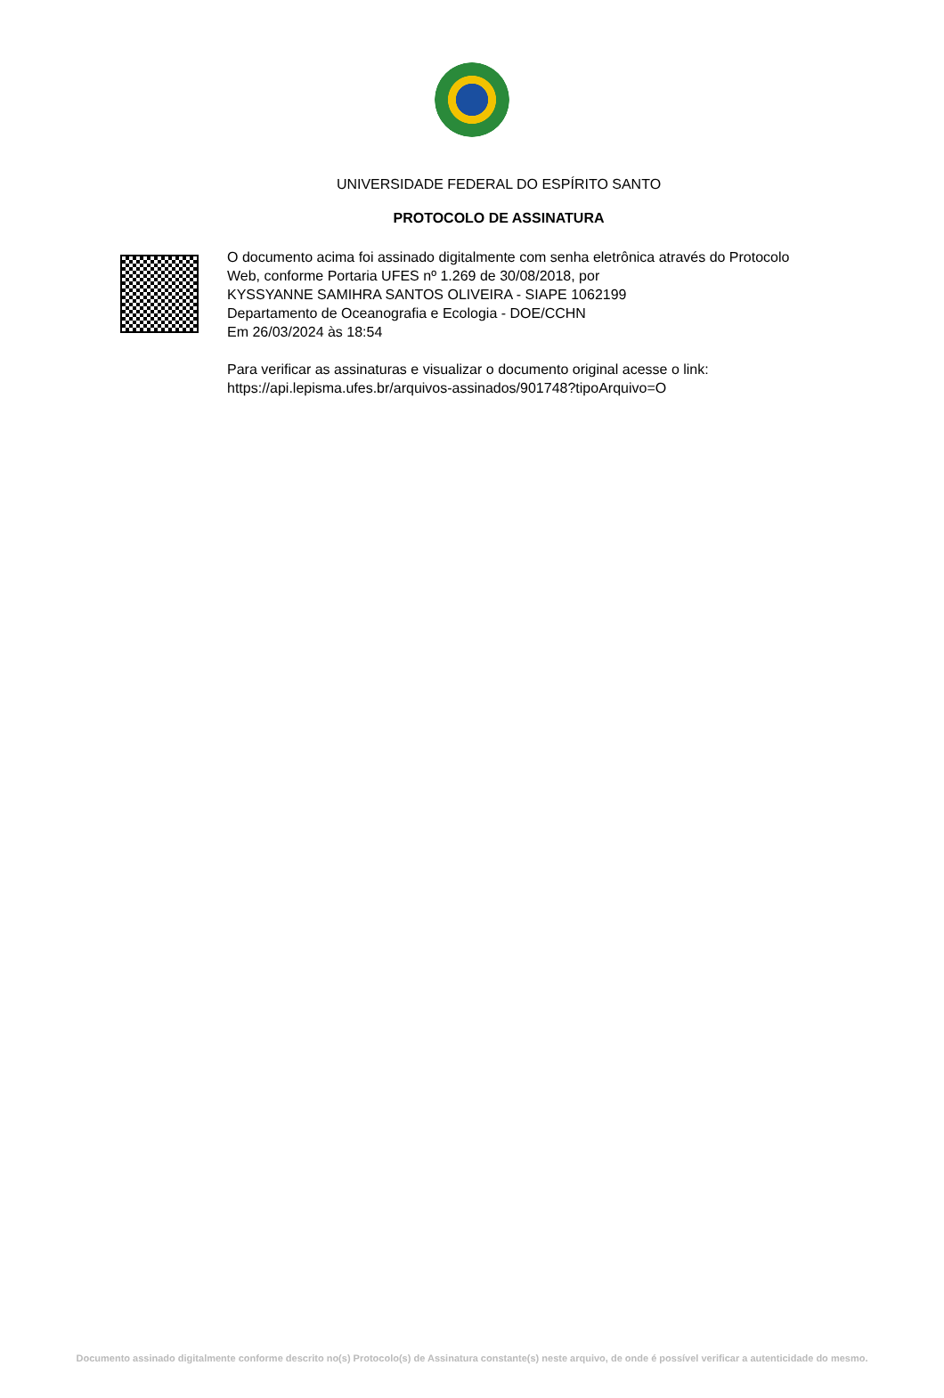UNIVERSIDADE FEDERAL DO ESPÍRITO SANTO
PROTOCOLO DE ASSINATURA
O documento acima foi assinado digitalmente com senha eletrônica através do Protocolo
Web, conforme Portaria UFES nº 1.269 de 30/08/2018, por
KYSSYANNE SAMIHRA SANTOS OLIVEIRA - SIAPE 1062199
Departamento de Oceanografia e Ecologia - DOE/CCHN
Em 26/03/2024 às 18:54
Para verificar as assinaturas e visualizar o documento original acesse o link:
https://api.lepisma.ufes.br/arquivos-assinados/901748?tipoArquivo=O
Documento assinado digitalmente conforme descrito no(s) Protocolo(s) de Assinatura constante(s) neste arquivo, de onde é possível verificar a autenticidade do mesmo.